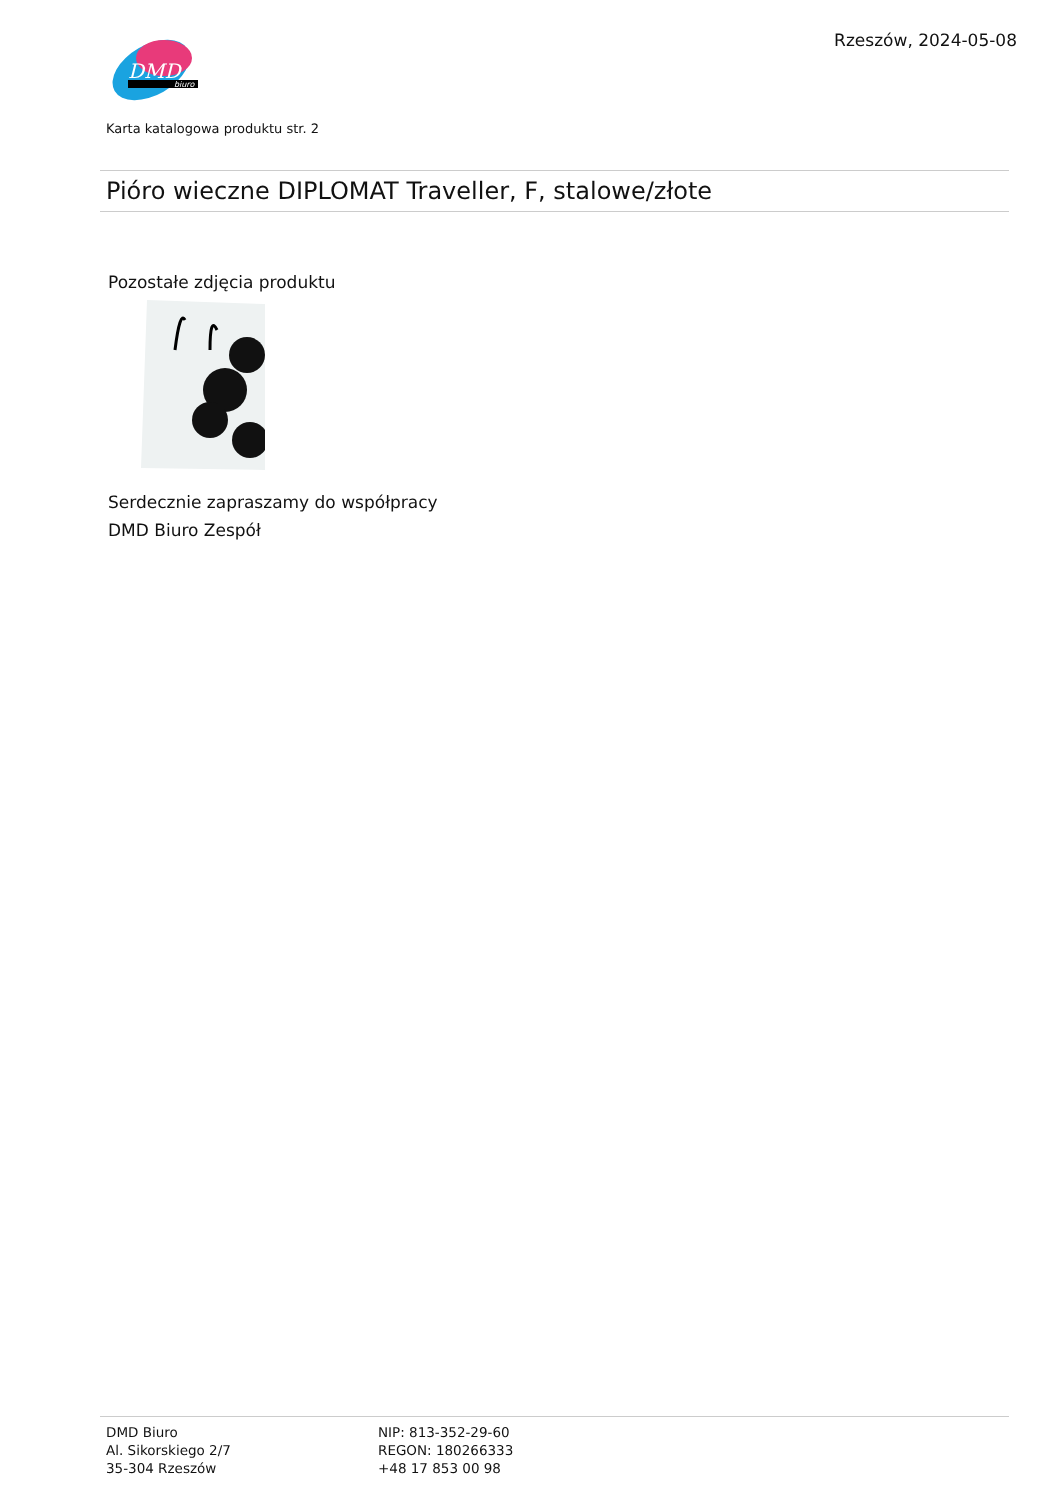DMD
biuro
Rzeszów, 2024-05-08
Karta katalogowa produktu str. 2
Pióro wieczne DIPLOMAT Traveller, F, stalowe/złote
Pozostałe zdjęcia produktu
Serdecznie zapraszamy do współpracy
DMD Biuro Zespół
DMD Biuro
Al. Sikorskiego 2/7
35-304 Rzeszów
NIP: 813-352-29-60
REGON: 180266333
+48 17 853 00 98